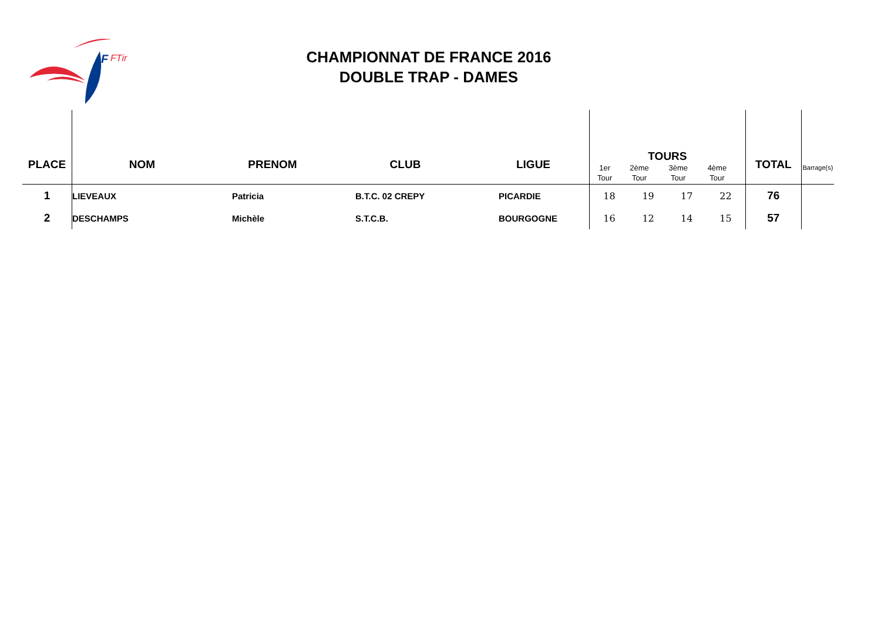F
FTir
CHAMPIONNAT DE FRANCE 2016
DOUBLE TRAP - DAMES
| PLACE | NOM | PRENOM | CLUB | LIGUE | TOURS / 1er Tour / 2ème Tour / 3ème Tour / 4ème Tour / | | | | TOTAL | Barrage(s) |
| --- | --- | --- | --- | --- | --- | --- | --- | --- | --- | --- |
| 1 | LIEVEAUX | Patricia | B.T.C. 02 CREPY | PICARDIE | 18 | 19 | 17 | 22 | 76 | |
| 2 | DESCHAMPS | Michèle | S.T.C.B. | BOURGOGNE | 16 | 12 | 14 | 15 | 57 | |